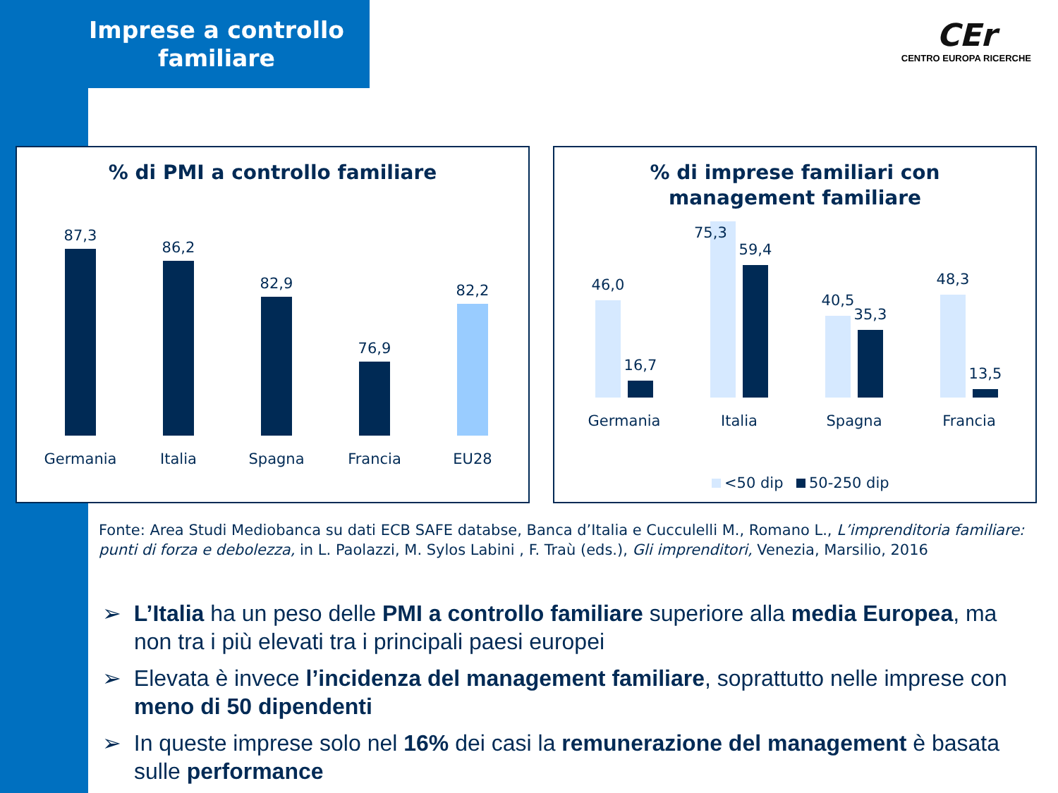Imprese a controllo
familiare
CEr
CENTRO EUROPA RICERCHE
% di PMI a controllo familiare
87,3
86,2
82,9
76,9
82,2
Germania
Italia
Spagna
Francia
EU28
% di imprese familiari con
management familiare
46,0
16,7
59,4
40,5
35,3
48,3
13,5
Germania
Italia
Spagna
Francia
<50 dip
50-250 dip
75,3
Fonte: Area Studi Mediobanca su dati ECB SAFE databse, Banca d’Italia e Cucculelli M., Romano L., L’imprenditoria familiare: punti di forza e debolezza, in L. Paolazzi, M. Sylos Labini , F. Traù (eds.), Gli imprenditori, Venezia, Marsilio, 2016
➢ L’Italia ha un peso delle PMI a controllo familiare superiore alla media Europea, ma non tra i più elevati tra i principali paesi europei
➢ Elevata è invece l’incidenza del management familiare, soprattutto nelle imprese con meno di 50 dipendenti
➢ In queste imprese solo nel 16% dei casi la remunerazione del management è basata sulle performance